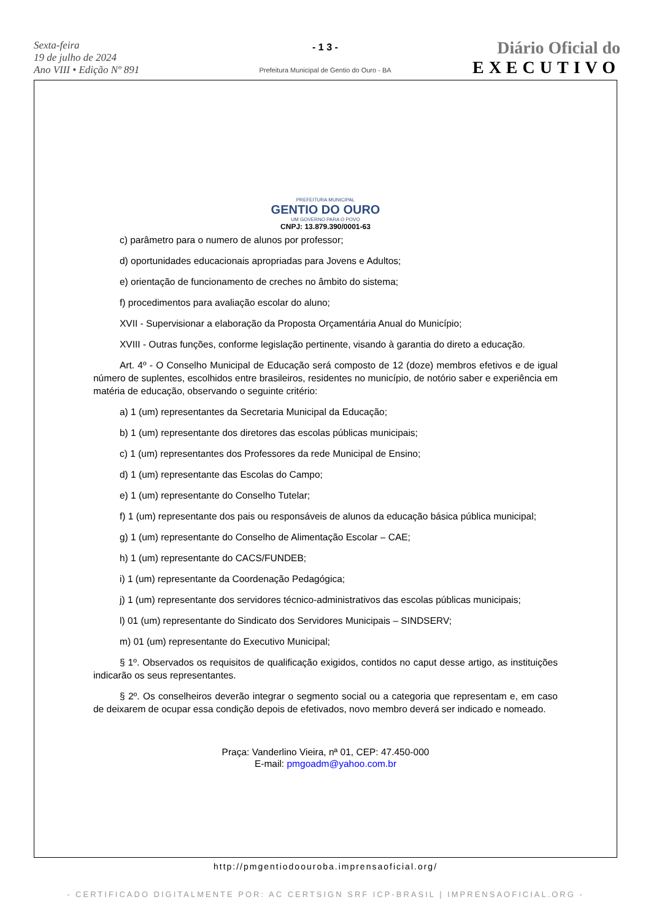Sexta-feira
19 de julho de 2024
Ano VIII • Edição Nº 891
- 1 3 -
Prefeitura Municipal de Gentio do Ouro - BA
Diário Oficial do
EXECUTIVO
PREFEITURA MUNICIPAL
GENTIO DO OURO
UM GOVERNO PARA O POVO
CNPJ: 13.879.390/0001-63
c) parâmetro para o numero de alunos por professor;
d) oportunidades educacionais apropriadas para Jovens e Adultos;
e) orientação de funcionamento de creches no âmbito do sistema;
f) procedimentos para avaliação escolar do aluno;
XVII - Supervisionar a elaboração da Proposta Orçamentária Anual do Município;
XVIII - Outras funções, conforme legislação pertinente, visando à garantia do direto a educação.
Art. 4º - O Conselho Municipal de Educação será composto de 12 (doze) membros efetivos e de igual número de suplentes, escolhidos entre brasileiros, residentes no município, de notório saber e experiência em matéria de educação, observando o seguinte critério:
a) 1 (um) representantes da Secretaria Municipal da Educação;
b) 1 (um) representante dos diretores das escolas públicas municipais;
c) 1 (um) representantes dos Professores da rede Municipal de Ensino;
d) 1 (um) representante das Escolas do Campo;
e) 1 (um) representante do Conselho Tutelar;
f) 1 (um) representante dos pais ou responsáveis de alunos da educação básica pública municipal;
g) 1 (um) representante do Conselho de Alimentação Escolar – CAE;
h) 1 (um) representante do CACS/FUNDEB;
i) 1 (um) representante da Coordenação Pedagógica;
j) 1 (um) representante dos servidores técnico-administrativos das escolas públicas municipais;
l) 01 (um) representante do Sindicato dos Servidores Municipais – SINDSERV;
m) 01 (um) representante do Executivo Municipal;
§ 1º. Observados os requisitos de qualificação exigidos, contidos no caput desse artigo, as instituições indicarão os seus representantes.
§ 2º. Os conselheiros deverão integrar o segmento social ou a categoria que representam e, em caso de deixarem de ocupar essa condição depois de efetivados, novo membro deverá ser indicado e nomeado.
Praça: Vanderlino Vieira, nª 01, CEP: 47.450-000
E-mail: pmgoadm@yahoo.com.br
http://pmgentiodoouroba.imprensaoficial.org/
- CERTIFICADO DIGITALMENTE POR: AC CERTSIGN SRF ICP-BRASIL | IMPRENSAOFICIAL.ORG -